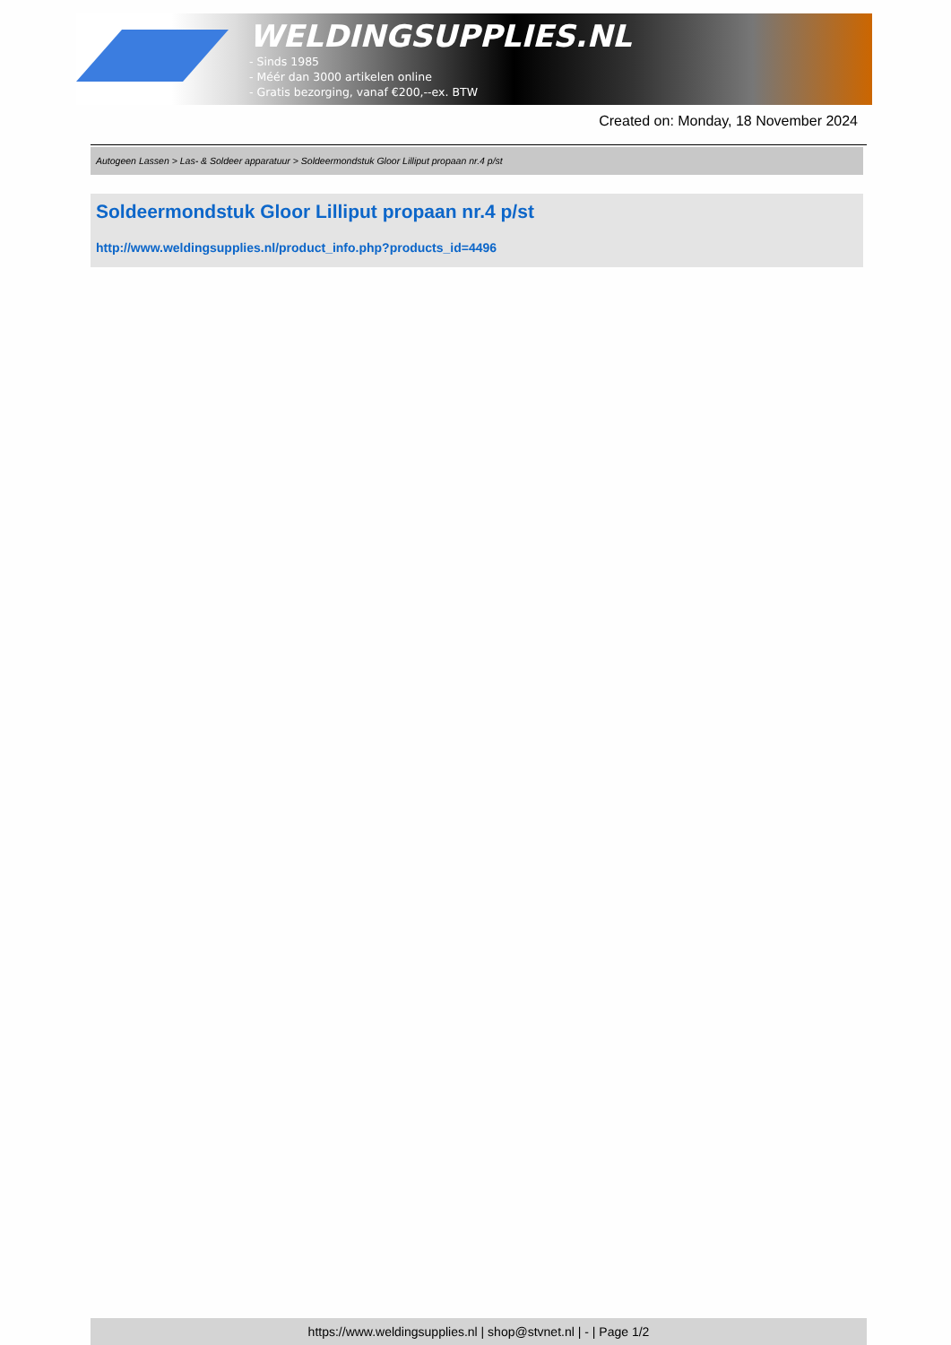WELDINGSUPPLIES.NL
- Sinds 1985
- Méér dan 3000 artikelen online
- Gratis bezorging, vanaf €200,--ex. BTW
Created on: Monday, 18 November 2024
Autogeen Lassen > Las- & Soldeer apparatuur > Soldeermondstuk Gloor Lilliput propaan nr.4 p/st
Soldeermondstuk Gloor Lilliput propaan nr.4 p/st
http://www.weldingsupplies.nl/product_info.php?products_id=4496
https://www.weldingsupplies.nl | shop@stvnet.nl | - | Page 1/2